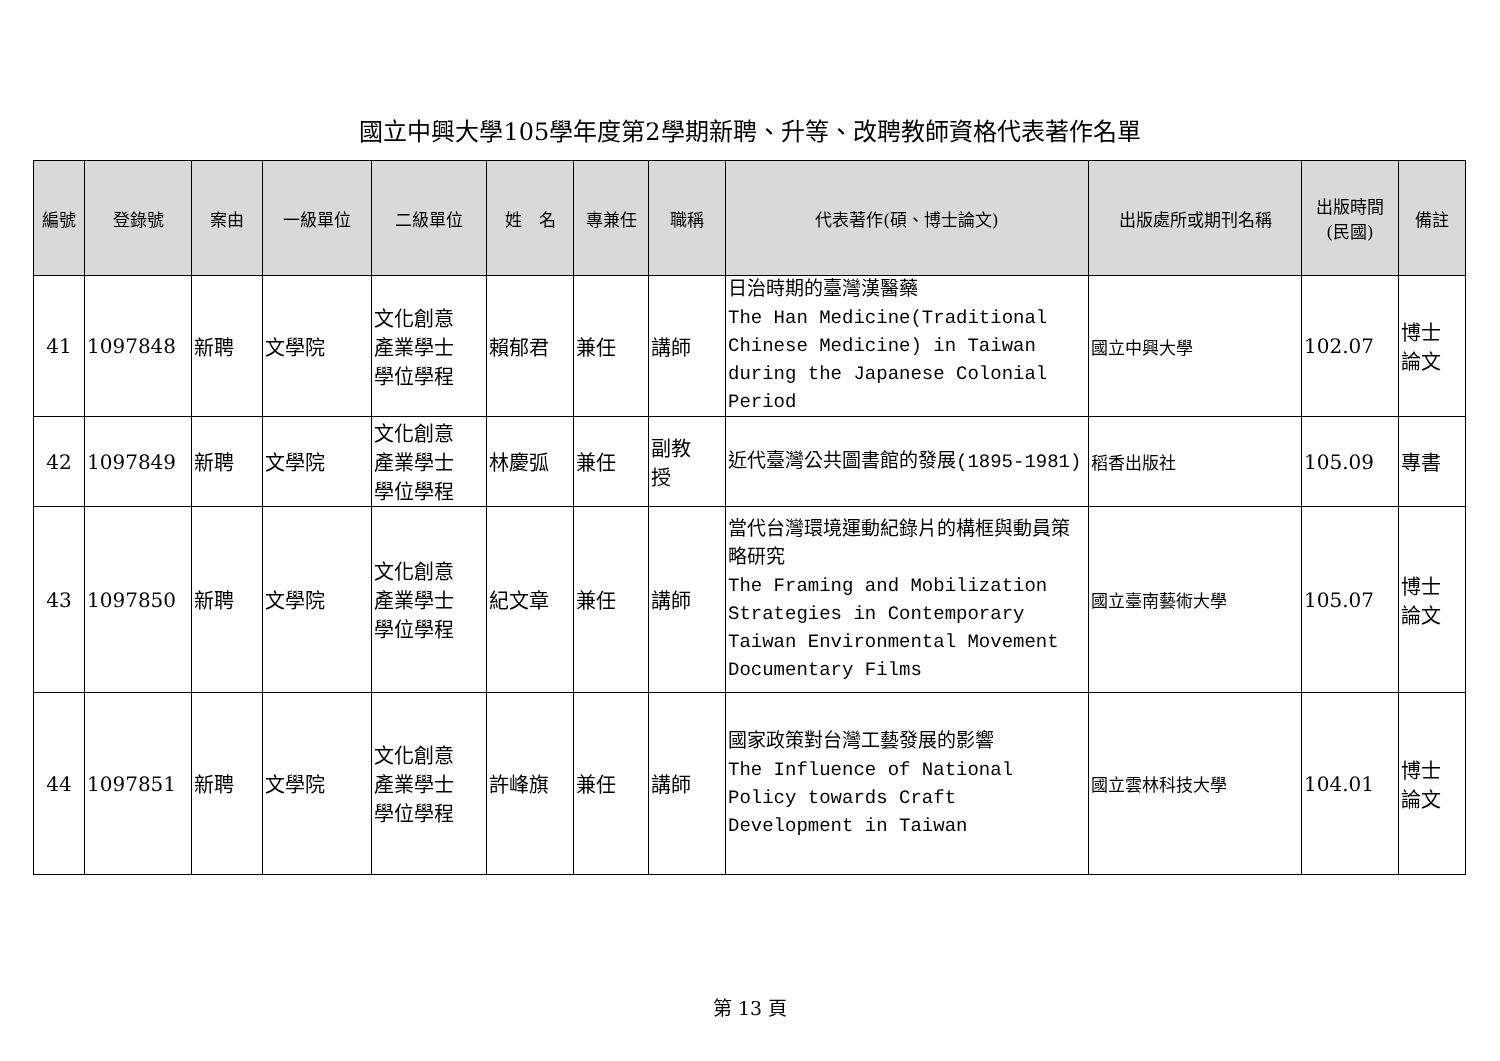國立中興大學105學年度第2學期新聘、升等、改聘教師資格代表著作名單
| 編號 | 登錄號 | 案由 | 一級單位 | 二級單位 | 姓 名 | 專兼任 | 職稱 | 代表著作(碩、博士論文) | 出版處所或期刊名稱 | 出版時間 (民國) | 備註 |
| --- | --- | --- | --- | --- | --- | --- | --- | --- | --- | --- | --- |
| 41 | 1097848 | 新聘 | 文學院 | 文化創意 產業學士 學位學程 | 賴郁君 | 兼任 | 講師 | 日治時期的臺灣漢醫藥 The Han Medicine(Traditional Chinese Medicine) in Taiwan during the Japanese Colonial Period | 國立中興大學 | 102.07 | 博士 論文 |
| 42 | 1097849 | 新聘 | 文學院 | 文化創意 產業學士 學位學程 | 林慶弧 | 兼任 | 副教 授 | 近代臺灣公共圖書館的發展(1895-1981) | 稻香出版社 | 105.09 | 專書 |
| 43 | 1097850 | 新聘 | 文學院 | 文化創意 產業學士 學位學程 | 紀文章 | 兼任 | 講師 | 當代台灣環境運動紀錄片的構框與動員策略研究 The Framing and Mobilization Strategies in Contemporary Taiwan Environmental Movement Documentary Films | 國立臺南藝術大學 | 105.07 | 博士 論文 |
| 44 | 1097851 | 新聘 | 文學院 | 文化創意 產業學士 學位學程 | 許峰旗 | 兼任 | 講師 | 國家政策對台灣工藝發展的影響 The Influence of National Policy towards Craft Development in Taiwan | 國立雲林科技大學 | 104.01 | 博士 論文 |
第 13 頁